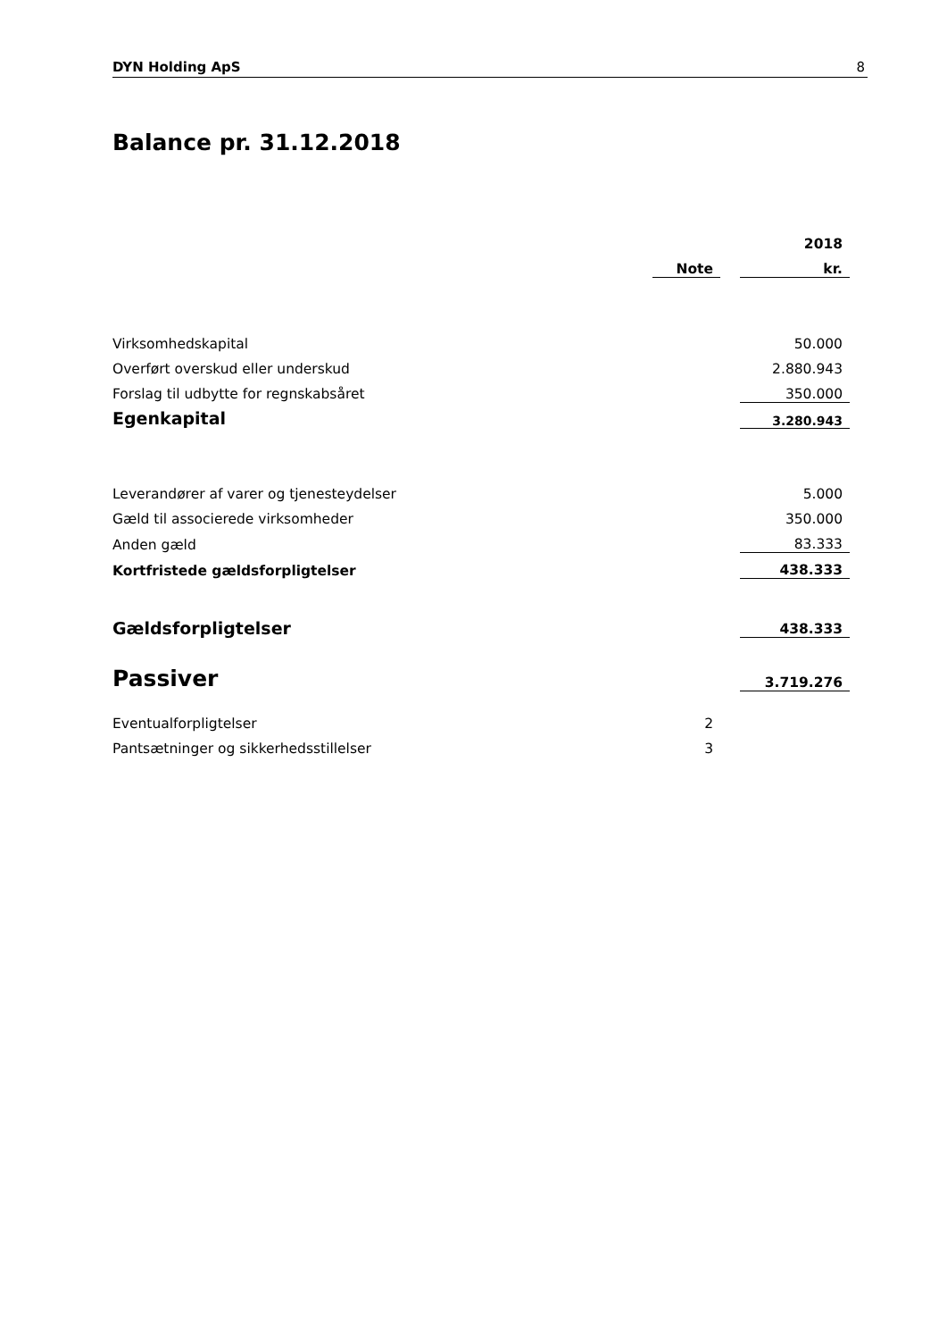DYN Holding ApS 8
Balance pr. 31.12.2018
| | | | 2018 |
| --- | --- | --- | --- |
| | Note | | kr. |
| Virksomhedskapital | | | 50.000 |
| Overført overskud eller underskud | | | 2.880.943 |
| Forslag til udbytte for regnskabsåret | | | 350.000 |
| Egenkapital | | | 3.280.943 |
| Leverandører af varer og tjenesteydelser | | | 5.000 |
| Gæld til associerede virksomheder | | | 350.000 |
| Anden gæld | | | 83.333 |
| Kortfristede gældsforpligtelser | | | 438.333 |
| Gældsforpligtelser | | | 438.333 |
| Passiver | | | 3.719.276 |
| Eventualforpligtelser | 2 | | |
| Pantsætninger og sikkerhedsstillelser | 3 | | |